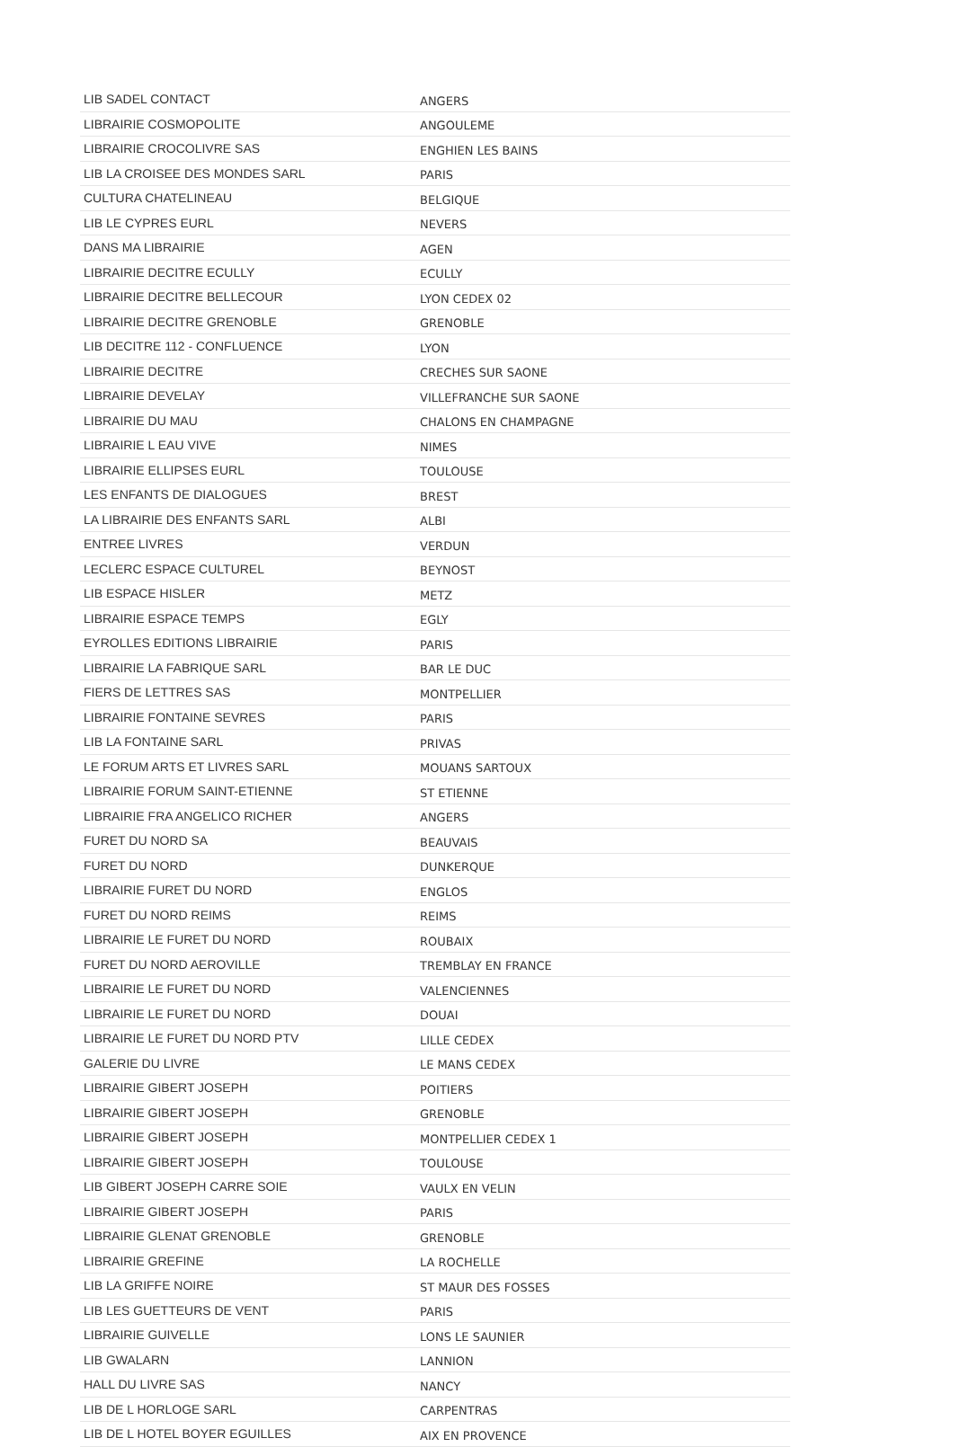| LIB SADEL CONTACT | ANGERS |
| LIBRAIRIE COSMOPOLITE | ANGOULEME |
| LIBRAIRIE CROCOLIVRE SAS | ENGHIEN LES BAINS |
| LIB LA CROISEE DES MONDES SARL | PARIS |
| CULTURA CHATELINEAU | BELGIQUE |
| LIB LE CYPRES EURL | NEVERS |
| DANS MA LIBRAIRIE | AGEN |
| LIBRAIRIE DECITRE ECULLY | ECULLY |
| LIBRAIRIE DECITRE BELLECOUR | LYON CEDEX 02 |
| LIBRAIRIE DECITRE GRENOBLE | GRENOBLE |
| LIB DECITRE 112 - CONFLUENCE | LYON |
| LIBRAIRIE DECITRE | CRECHES SUR SAONE |
| LIBRAIRIE DEVELAY | VILLEFRANCHE SUR SAONE |
| LIBRAIRIE DU MAU | CHALONS EN CHAMPAGNE |
| LIBRAIRIE L EAU VIVE | NIMES |
| LIBRAIRIE ELLIPSES EURL | TOULOUSE |
| LES ENFANTS DE DIALOGUES | BREST |
| LA LIBRAIRIE DES ENFANTS SARL | ALBI |
| ENTREE LIVRES | VERDUN |
| LECLERC ESPACE CULTUREL | BEYNOST |
| LIB ESPACE HISLER | METZ |
| LIBRAIRIE ESPACE TEMPS | EGLY |
| EYROLLES EDITIONS LIBRAIRIE | PARIS |
| LIBRAIRIE LA FABRIQUE SARL | BAR LE DUC |
| FIERS DE LETTRES SAS | MONTPELLIER |
| LIBRAIRIE FONTAINE SEVRES | PARIS |
| LIB LA FONTAINE SARL | PRIVAS |
| LE FORUM ARTS ET LIVRES SARL | MOUANS SARTOUX |
| LIBRAIRIE FORUM SAINT-ETIENNE | ST ETIENNE |
| LIBRAIRIE FRA ANGELICO RICHER | ANGERS |
| FURET DU NORD SA | BEAUVAIS |
| FURET DU NORD | DUNKERQUE |
| LIBRAIRIE FURET DU NORD | ENGLOS |
| FURET DU NORD REIMS | REIMS |
| LIBRAIRIE LE FURET DU NORD | ROUBAIX |
| FURET DU NORD AEROVILLE | TREMBLAY EN FRANCE |
| LIBRAIRIE LE FURET DU NORD | VALENCIENNES |
| LIBRAIRIE LE FURET DU NORD | DOUAI |
| LIBRAIRIE LE FURET DU NORD PTV | LILLE CEDEX |
| GALERIE DU LIVRE | LE MANS CEDEX |
| LIBRAIRIE GIBERT JOSEPH | POITIERS |
| LIBRAIRIE GIBERT JOSEPH | GRENOBLE |
| LIBRAIRIE GIBERT JOSEPH | MONTPELLIER CEDEX 1 |
| LIBRAIRIE GIBERT JOSEPH | TOULOUSE |
| LIB GIBERT JOSEPH CARRE SOIE | VAULX EN VELIN |
| LIBRAIRIE GIBERT JOSEPH | PARIS |
| LIBRAIRIE GLENAT GRENOBLE | GRENOBLE |
| LIBRAIRIE GREFINE | LA ROCHELLE |
| LIB LA GRIFFE NOIRE | ST MAUR DES FOSSES |
| LIB LES GUETTEURS DE VENT | PARIS |
| LIBRAIRIE GUIVELLE | LONS LE SAUNIER |
| LIB GWALARN | LANNION |
| HALL DU LIVRE SAS | NANCY |
| LIB DE L HORLOGE SARL | CARPENTRAS |
| LIB DE L HOTEL BOYER EGUILLES | AIX EN PROVENCE |